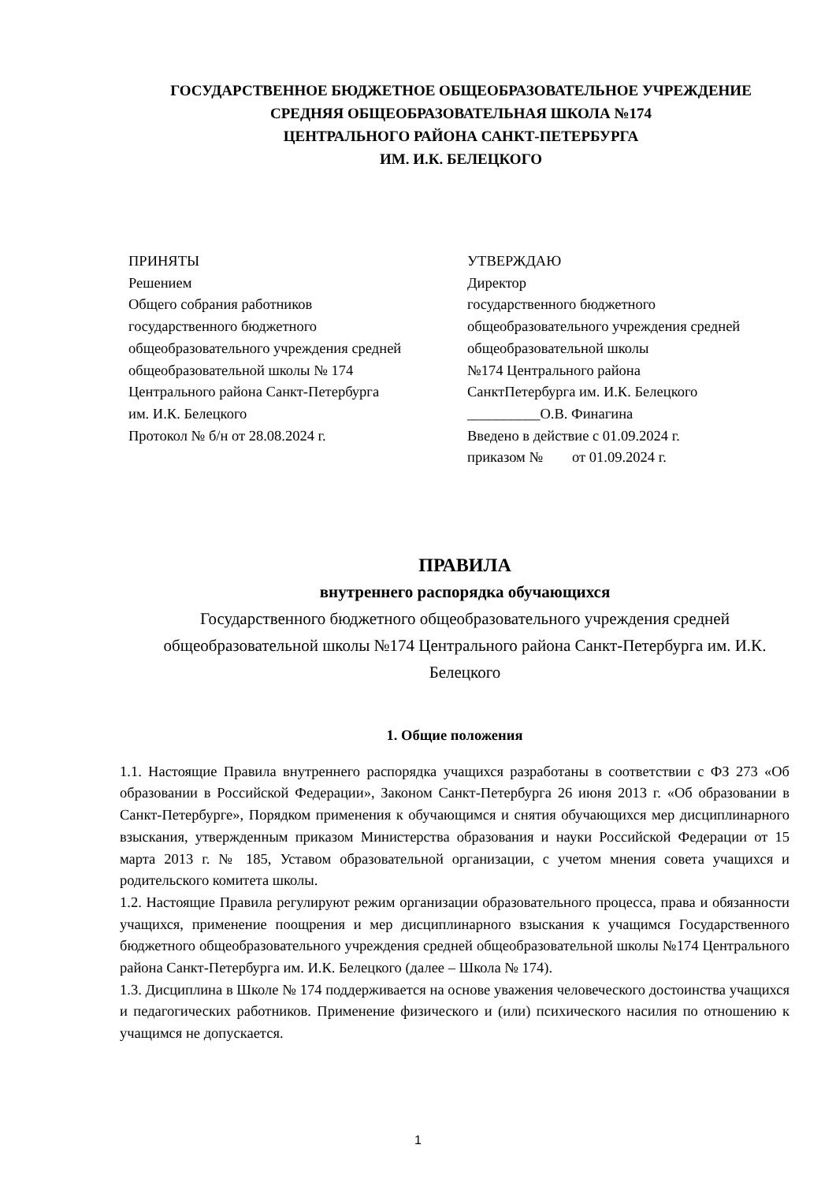ГОСУДАРСТВЕННОЕ БЮДЖЕТНОЕ ОБЩЕОБРАЗОВАТЕЛЬНОЕ УЧРЕЖДЕНИЕ
СРЕДНЯЯ ОБЩЕОБРАЗОВАТЕЛЬНАЯ ШКОЛА №174
ЦЕНТРАЛЬНОГО РАЙОНА САНКТ-ПЕТЕРБУРГА
ИМ. И.К. БЕЛЕЦКОГО
ПРИНЯТЫ
Решением
Общего собрания работников
государственного бюджетного
общеобразовательного учреждения средней
общеобразовательной школы № 174
Центрального района Санкт-Петербурга
им. И.К. Белецкого
Протокол № б/н от 28.08.2024 г.
УТВЕРЖДАЮ
Директор
государственного бюджетного
общеобразовательного учреждения средней
общеобразовательной школы
№174 Центрального района
СанктПетербурга им. И.К. Белецкого
__________О.В. Финагина
Введено в действие с 01.09.2024 г.
приказом № от 01.09.2024 г.
ПРАВИЛА
внутреннего распорядка обучающихся
Государственного бюджетного общеобразовательного учреждения средней общеобразовательной школы №174 Центрального района Санкт-Петербурга им. И.К. Белецкого
1. Общие положения
1.1. Настоящие Правила внутреннего распорядка учащихся разработаны в соответствии с ФЗ 273 «Об образовании в Российской Федерации», Законом Санкт-Петербурга 26 июня 2013 г. «Об образовании в Санкт-Петербурге», Порядком применения к обучающимся и снятия обучающихся мер дисциплинарного взыскания, утвержденным приказом Министерства образования и науки Российской Федерации от 15 марта 2013 г. № 185, Уставом образовательной организации, с учетом мнения совета учащихся и родительского комитета школы.
1.2. Настоящие Правила регулируют режим организации образовательного процесса, права и обязанности учащихся, применение поощрения и мер дисциплинарного взыскания к учащимся Государственного бюджетного общеобразовательного учреждения средней общеобразовательной школы №174 Центрального района Санкт-Петербурга им. И.К. Белецкого (далее – Школа № 174).
1.3. Дисциплина в Школе № 174 поддерживается на основе уважения человеческого достоинства учащихся и педагогических работников. Применение физического и (или) психического насилия по отношению к учащимся не допускается.
1